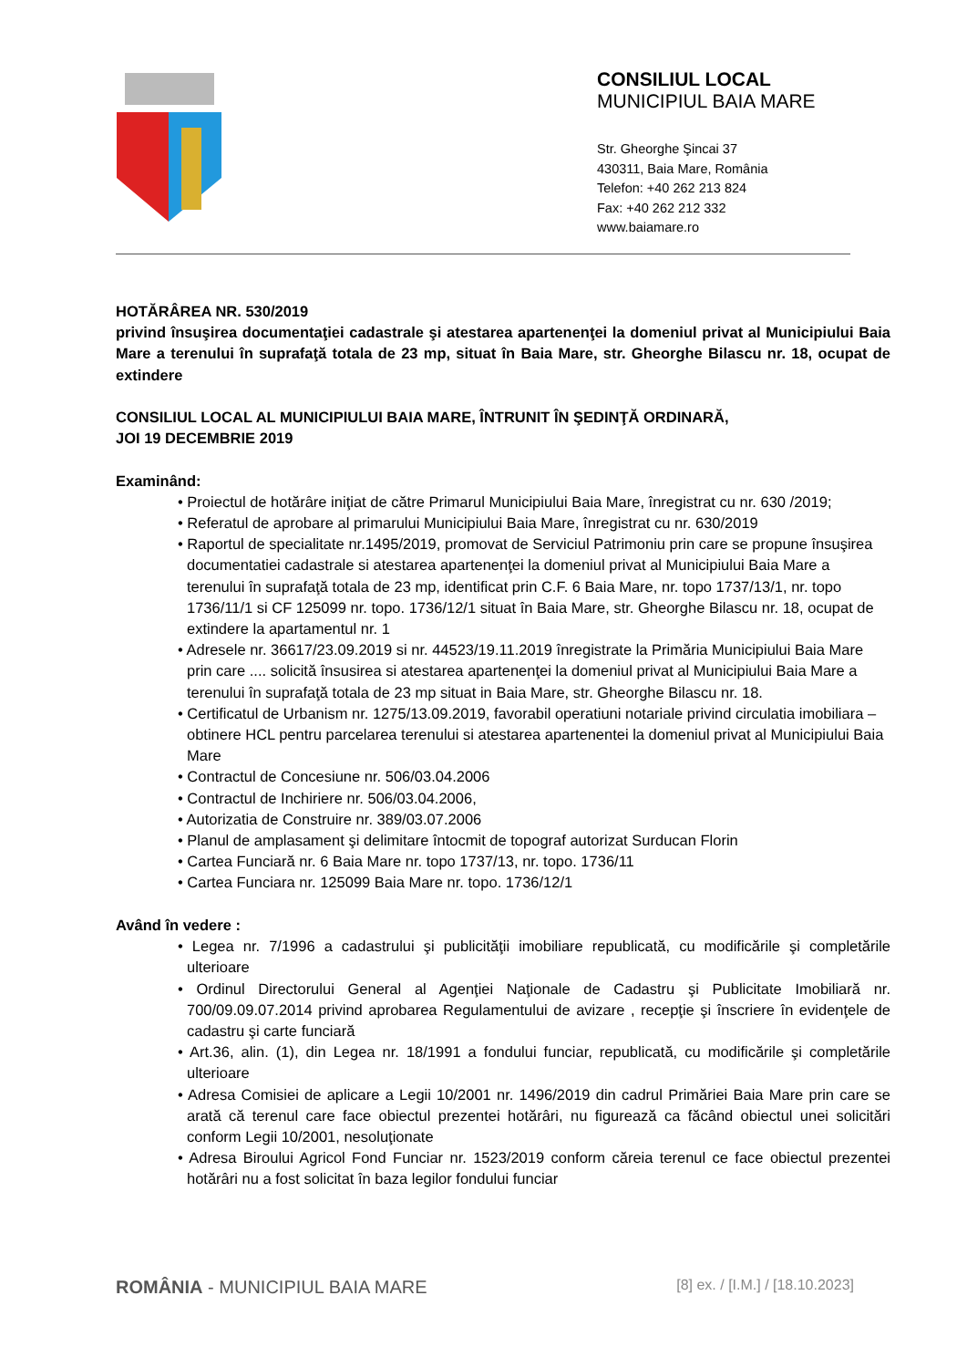CONSILIUL LOCAL
MUNICIPIUL BAIA MARE
Str. Gheorghe Şincai 37
430311, Baia Mare, România
Telefon: +40 262 213 824
Fax: +40 262 212 332
www.baiamare.ro
HOTĂRÂREA NR. 530/2019
privind însuşirea documentaţiei cadastrale şi atestarea apartenenţei la domeniul privat al Municipiului Baia Mare a terenului în suprafaţă totala de 23 mp, situat în Baia Mare, str. Gheorghe Bilascu nr. 18, ocupat de extindere
CONSILIUL LOCAL AL MUNICIPIULUI BAIA MARE, ÎNTRUNIT ÎN ŞEDINŢĂ ORDINARĂ,
JOI 19 DECEMBRIE 2019
Examinând:
• Proiectul de hotărâre iniţiat de către Primarul Municipiului Baia Mare, înregistrat cu nr. 630 /2019;
• Referatul de aprobare al primarului Municipiului Baia Mare, înregistrat cu nr. 630/2019
• Raportul de specialitate nr.1495/2019, promovat de Serviciul Patrimoniu prin care se propune însuşirea documentatiei cadastrale si atestarea apartenenţei la domeniul privat al Municipiului Baia Mare a terenului în suprafaţă totala de 23 mp, identificat prin C.F. 6 Baia Mare, nr. topo 1737/13/1, nr. topo 1736/11/1 si CF 125099 nr. topo. 1736/12/1 situat în Baia Mare, str. Gheorghe Bilascu nr. 18, ocupat de extindere la apartamentul nr. 1
• Adresele nr. 36617/23.09.2019 si nr. 44523/19.11.2019 înregistrate la Primăria Municipiului Baia Mare prin care .... solicită însusirea si atestarea apartenenţei la domeniul privat al Municipiului Baia Mare a terenului în suprafaţă totala de 23 mp situat in Baia Mare, str. Gheorghe Bilascu nr. 18.
• Certificatul de Urbanism nr. 1275/13.09.2019, favorabil operatiuni notariale privind circulatia imobiliara – obtinere HCL pentru parcelarea terenului si atestarea apartenentei la domeniul privat al Municipiului Baia Mare
• Contractul de Concesiune nr. 506/03.04.2006
• Contractul de Inchiriere nr. 506/03.04.2006,
• Autorizatia de Construire nr. 389/03.07.2006
• Planul de amplasament şi delimitare întocmit de topograf autorizat Surducan Florin
• Cartea Funciară nr. 6 Baia Mare nr. topo 1737/13, nr. topo. 1736/11
• Cartea Funciara nr. 125099 Baia Mare nr. topo. 1736/12/1
Având în vedere :
• Legea nr. 7/1996 a cadastrului şi publicităţii imobiliare republicată, cu modificările şi completările ulterioare
• Ordinul Directorului General al Agenţiei Naţionale de Cadastru şi Publicitate Imobiliară nr. 700/09.09.07.2014 privind aprobarea Regulamentului de avizare , recepţie şi înscriere în evidenţele de cadastru şi carte funciară
• Art.36, alin. (1), din Legea nr. 18/1991 a fondului funciar, republicată, cu modificările şi completările ulterioare
• Adresa Comisiei de aplicare a Legii 10/2001 nr. 1496/2019 din cadrul Primăriei Baia Mare prin care se arată că terenul care face obiectul prezentei hotărâri, nu figurează ca făcând obiectul unei solicitări conform Legii 10/2001, nesoluţionate
• Adresa Biroului Agricol Fond Funciar nr. 1523/2019 conform căreia terenul ce face obiectul prezentei hotărâri nu a fost solicitat în baza legilor fondului funciar
ROMÂNIA - MUNICIPIUL BAIA MARE [8] ex. / [I.M.] / [18.10.2023]